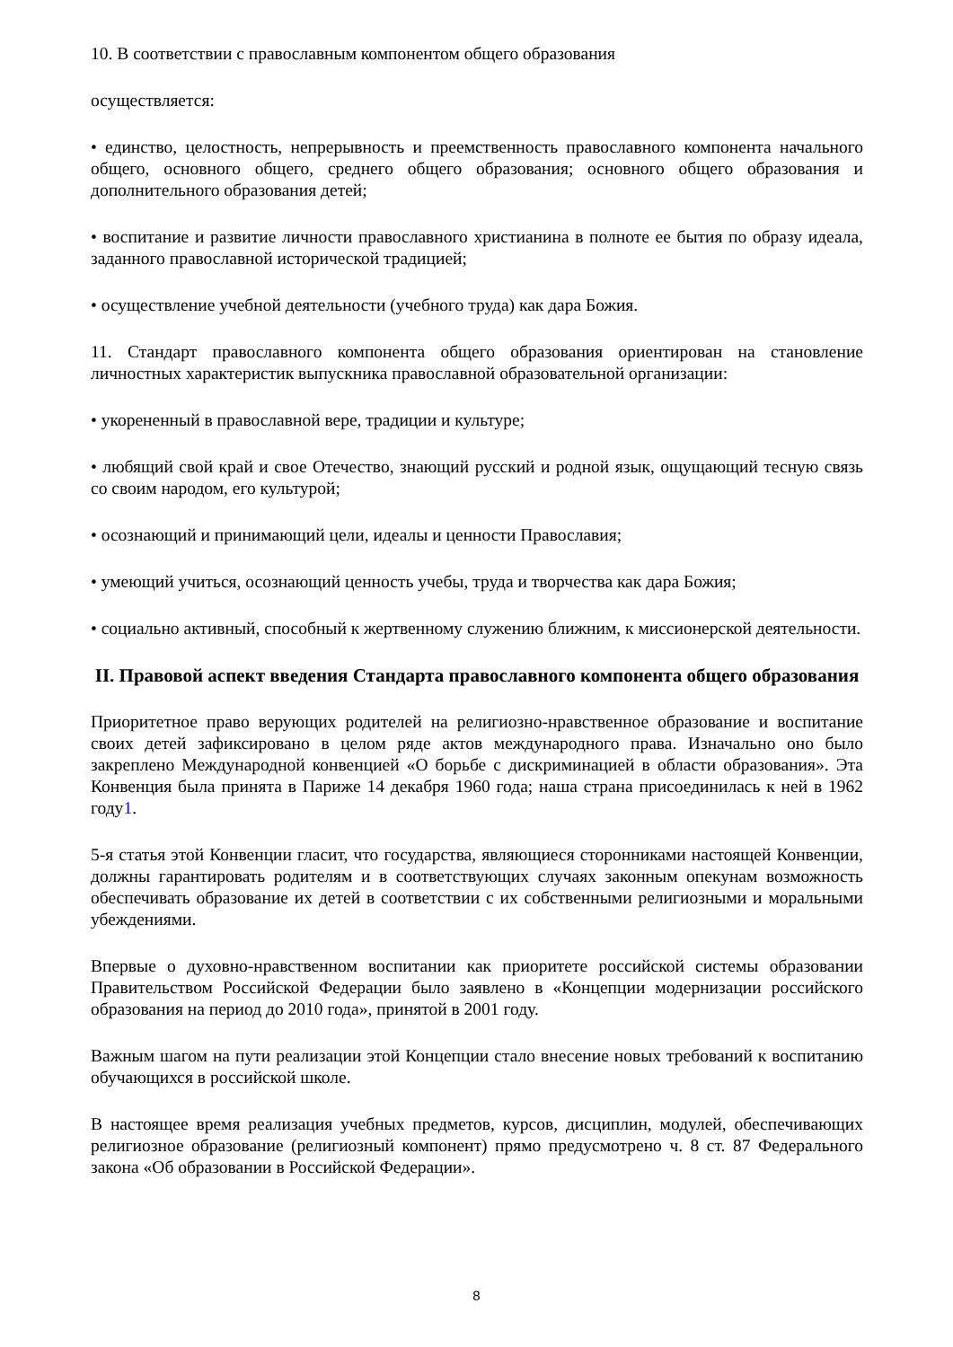10. В соответствии с православным компонентом общего образования
осуществляется:
• единство, целостность, непрерывность и преемственность православного компонента начального общего, основного общего, среднего общего образования; основного общего образования и дополнительного образования детей;
• воспитание и развитие личности православного христианина в полноте ее бытия по образу идеала, заданного православной исторической традицией;
• осуществление учебной деятельности (учебного труда) как дара Божия.
11. Стандарт православного компонента общего образования ориентирован на становление личностных характеристик выпускника православной образовательной организации:
• укорененный в православной вере, традиции и культуре;
• любящий свой край и свое Отечество, знающий русский и родной язык, ощущающий тесную связь со своим народом, его культурой;
• осознающий и принимающий цели, идеалы и ценности Православия;
• умеющий учиться, осознающий ценность учебы, труда и творчества как дара Божия;
• социально активный, способный к жертвенному служению ближним, к миссионерской деятельности.
II. Правовой аспект введения Стандарта православного компонента общего образования
Приоритетное право верующих родителей на религиозно-нравственное образование и воспитание своих детей зафиксировано в целом ряде актов международного права. Изначально оно было закреплено Международной конвенцией «О борьбе с дискриминацией в области образования». Эта Конвенция была принята в Париже 14 декабря 1960 года; наша страна присоединилась к ней в 1962 году1.
5-я статья этой Конвенции гласит, что государства, являющиеся сторонниками настоящей Конвенции, должны гарантировать родителям и в соответствующих случаях законным опекунам возможность обеспечивать образование их детей в соответствии с их собственными религиозными и моральными убеждениями.
Впервые о духовно-нравственном воспитании как приоритете российской системы образовании Правительством Российской Федерации было заявлено в «Концепции модернизации российского образования на период до 2010 года», принятой в 2001 году.
Важным шагом на пути реализации этой Концепции стало внесение новых требований к воспитанию обучающихся в российской школе.
В настоящее время реализация учебных предметов, курсов, дисциплин, модулей, обеспечивающих религиозное образование (религиозный компонент) прямо предусмотрено ч. 8 ст. 87 Федерального закона «Об образовании в Российской Федерации».
8